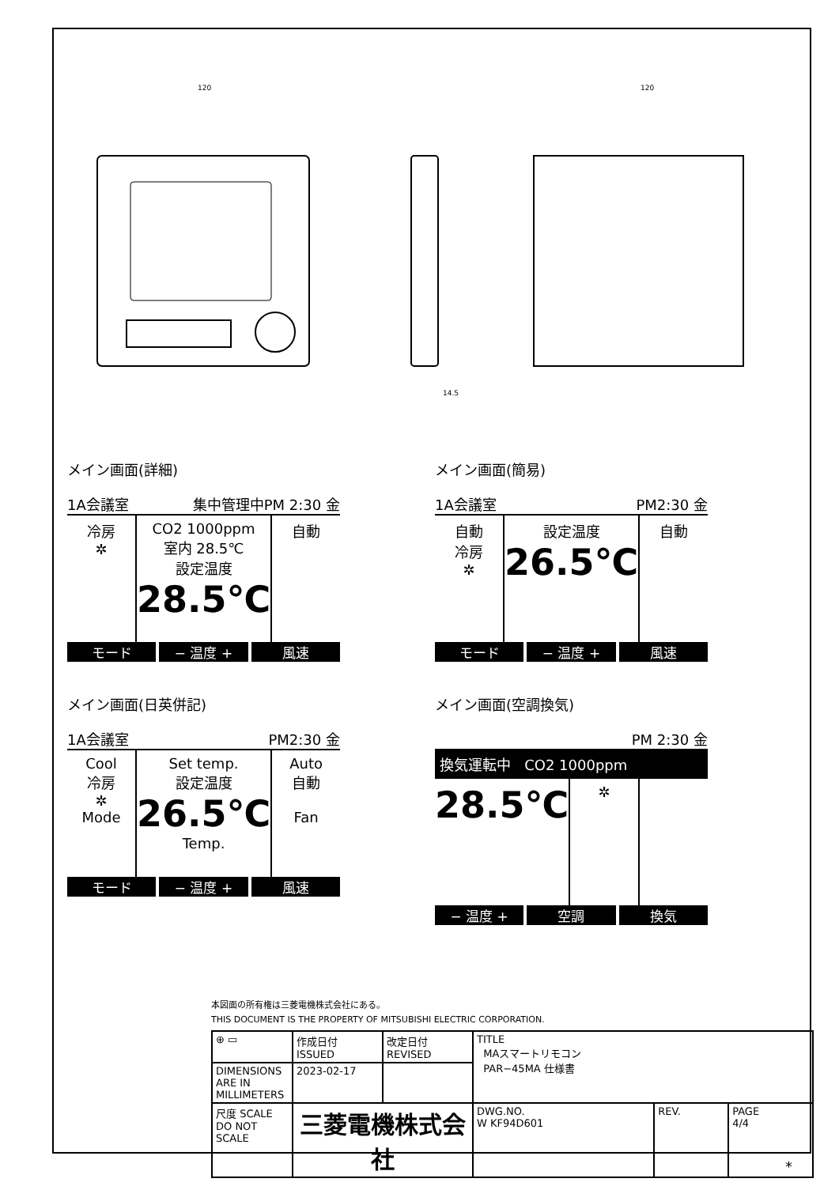120
120
14.5
メイン画面(詳細)
1A会議室 集中管理中PM 2:30 金
冷房
✲
CO2 1000ppm
室内 28.5℃
設定温度
28.5℃
自動
モード − 温度 + 風速
メイン画面(簡易)
1A会議室 PM2:30 金
自動
冷房
✲
設定温度
26.5℃
自動
モード − 温度 + 風速
メイン画面(日英併記)
1A会議室 PM2:30 金
Cool
冷房
✲
Mode
Set temp.
設定温度
26.5℃
Temp.
Auto
自動
Fan
モード − 温度 + 風速
メイン画面(空調換気)
PM 2:30 金
換気運転中 CO2 1000ppm
28.5℃
✲
− 温度 + 空調 換気
本図面の所有権は三菱電機株式会社にある。
THIS DOCUMENT IS THE PROPERTY OF MITSUBISHI ELECTRIC CORPORATION.
| ⊕ ▭ | 作成日付 ISSUED | 改定日付 REVISED | TITLE MAスマートリモコン PAR−45MA 仕様書 | | |
| DIMENSIONS ARE IN MILLIMETERS | 2023-02-17 | | | | |
| 尺度 SCALE DO NOT SCALE | 三菱電機株式会社 | | DWG.NO. W KF94D601 | REV. | PAGE 4/4 |
*